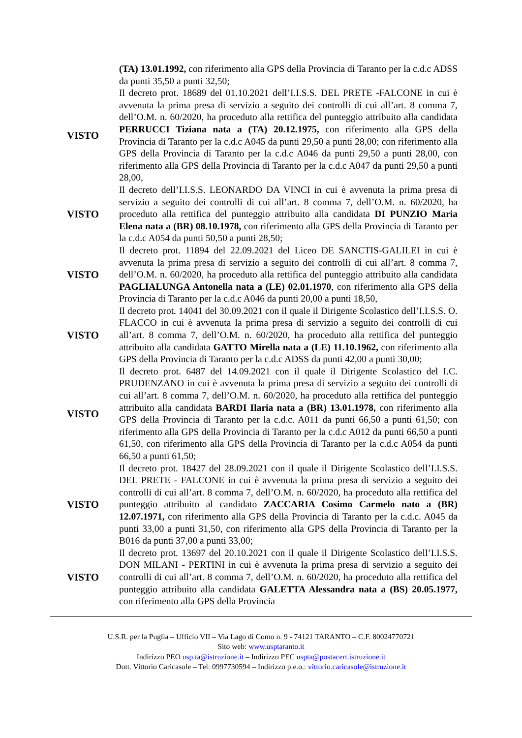(TA) 13.01.1992, con riferimento alla GPS della Provincia di Taranto per la c.d.c ADSS da punti 35,50 a punti 32,50;
VISTO
Il decreto prot. 18689 del 01.10.2021 dell’I.I.S.S. DEL PRETE -FALCONE in cui è avvenuta la prima presa di servizio a seguito dei controlli di cui all’art. 8 comma 7, dell’O.M. n. 60/2020, ha proceduto alla rettifica del punteggio attribuito alla candidata PERRUCCI Tiziana nata a (TA) 20.12.1975, con riferimento alla GPS della Provincia di Taranto per la c.d.c A045 da punti 29,50 a punti 28,00; con riferimento alla GPS della Provincia di Taranto per la c.d.c A046 da punti 29,50 a punti 28,00, con riferimento alla GPS della Provincia di Taranto per la c.d.c A047 da punti 29,50 a punti 28,00,
VISTO
Il decreto dell’I.I.S.S. LEONARDO DA VINCI in cui è avvenuta la prima presa di servizio a seguito dei controlli di cui all’art. 8 comma 7, dell’O.M. n. 60/2020, ha proceduto alla rettifica del punteggio attribuito alla candidata DI PUNZIO Maria Elena nata a (BR) 08.10.1978, con riferimento alla GPS della Provincia di Taranto per la c.d.c A054 da punti 50,50 a punti 28,50;
VISTO
Il decreto prot. 11894 del 22.09.2021 del Liceo DE SANCTIS-GALILEI in cui è avvenuta la prima presa di servizio a seguito dei controlli di cui all’art. 8 comma 7, dell’O.M. n. 60/2020, ha proceduto alla rettifica del punteggio attribuito alla candidata PAGLIALUNGA Antonella nata a (LE) 02.01.1970, con riferimento alla GPS della Provincia di Taranto per la c.d.c A046 da punti 20,00 a punti 18,50,
VISTO
Il decreto prot. 14041 del 30.09.2021 con il quale il Dirigente Scolastico dell’I.I.S.S. O. FLACCO in cui è avvenuta la prima presa di servizio a seguito dei controlli di cui all’art. 8 comma 7, dell’O.M. n. 60/2020, ha proceduto alla rettifica del punteggio attribuito alla candidata GATTO Mirella nata a (LE) 11.10.1962, con riferimento alla GPS della Provincia di Taranto per la c.d.c ADSS da punti 42,00 a punti 30,00;
VISTO
Il decreto prot. 6487 del 14.09.2021 con il quale il Dirigente Scolastico del I.C. PRUDENZANO in cui è avvenuta la prima presa di servizio a seguito dei controlli di cui all’art. 8 comma 7, dell’O.M. n. 60/2020, ha proceduto alla rettifica del punteggio attribuito alla candidata BARDI Ilaria nata a (BR) 13.01.1978, con riferimento alla GPS della Provincia di Taranto per la c.d.c. A011 da punti 66,50 a punti 61,50; con riferimento alla GPS della Provincia di Taranto per la c.d.c A012 da punti 66,50 a punti 61,50, con riferimento alla GPS della Provincia di Taranto per la c.d.c A054 da punti 66,50 a punti 61,50;
VISTO
Il decreto prot. 18427 del 28.09.2021 con il quale il Dirigente Scolastico dell’I.I.S.S. DEL PRETE - FALCONE in cui è avvenuta la prima presa di servizio a seguito dei controlli di cui all’art. 8 comma 7, dell’O.M. n. 60/2020, ha proceduto alla rettifica del punteggio attribuito al candidato ZACCARIA Cosimo Carmelo nato a (BR) 12.07.1971, con riferimento alla GPS della Provincia di Taranto per la c.d.c. A045 da punti 33,00 a punti 31,50, con riferimento alla GPS della Provincia di Taranto per la B016 da punti 37,00 a punti 33,00;
VISTO
Il decreto prot. 13697 del 20.10.2021 con il quale il Dirigente Scolastico dell’I.I.S.S. DON MILANI - PERTINI in cui è avvenuta la prima presa di servizio a seguito dei controlli di cui all’art. 8 comma 7, dell’O.M. n. 60/2020, ha proceduto alla rettifica del punteggio attribuito alla candidata GALETTA Alessandra nata a (BS) 20.05.1977, con riferimento alla GPS della Provincia
U.S.R. per la Puglia – Ufficio VII – Via Lago di Como n. 9 - 74121 TARANTO – C.F. 80024770721
Sito web: www.usptaranto.it
Indirizzo PEO usp.ta@istruzione.it – Indirizzo PEC uspta@postacert.istruzione.it
Dott. Vittorio Caricasole – Tel: 0997730594 – Indirizzo p.e.o.: vittorio.caricasole@istruzione.it